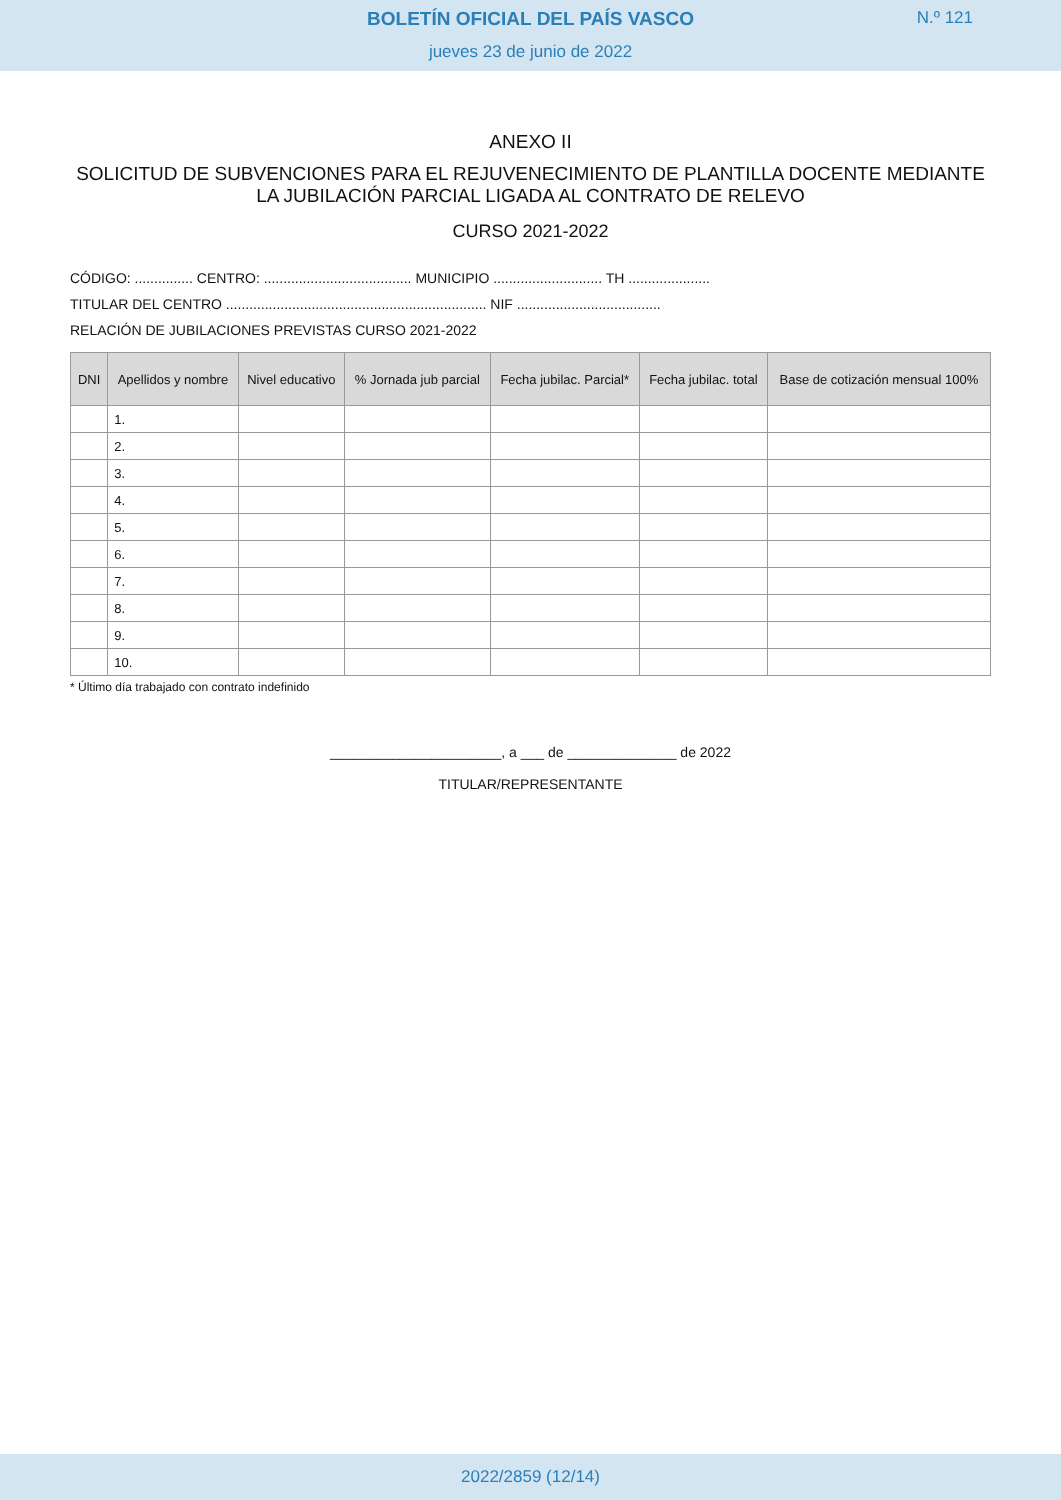BOLETÍN OFICIAL DEL PAÍS VASCO
N.º 121
jueves 23 de junio de 2022
ANEXO II
SOLICITUD DE SUBVENCIONES PARA EL REJUVENECIMIENTO DE PLANTILLA DOCENTE MEDIANTE LA JUBILACIÓN PARCIAL LIGADA AL CONTRATO DE RELEVO
CURSO 2021-2022
CÓDIGO: ............... CENTRO: ...................................... MUNICIPIO ............................ TH .....................
TITULAR DEL CENTRO ................................................................... NIF .....................................
RELACIÓN DE JUBILACIONES PREVISTAS CURSO 2021-2022
| DNI | Apellidos y nombre | Nivel educativo | % Jornada jub parcial | Fecha jubilac. Parcial* | Fecha jubilac. total | Base de cotización mensual 100% |
| --- | --- | --- | --- | --- | --- | --- |
| | 1. | | | | | |
| | 2. | | | | | |
| | 3. | | | | | |
| | 4. | | | | | |
| | 5. | | | | | |
| | 6. | | | | | |
| | 7. | | | | | |
| | 8. | | | | | |
| | 9. | | | | | |
| | 10. | | | | | |
* Último día trabajado con contrato indefinido
______________________, a ___ de ______________ de 2022
TITULAR/REPRESENTANTE
2022/2859 (12/14)